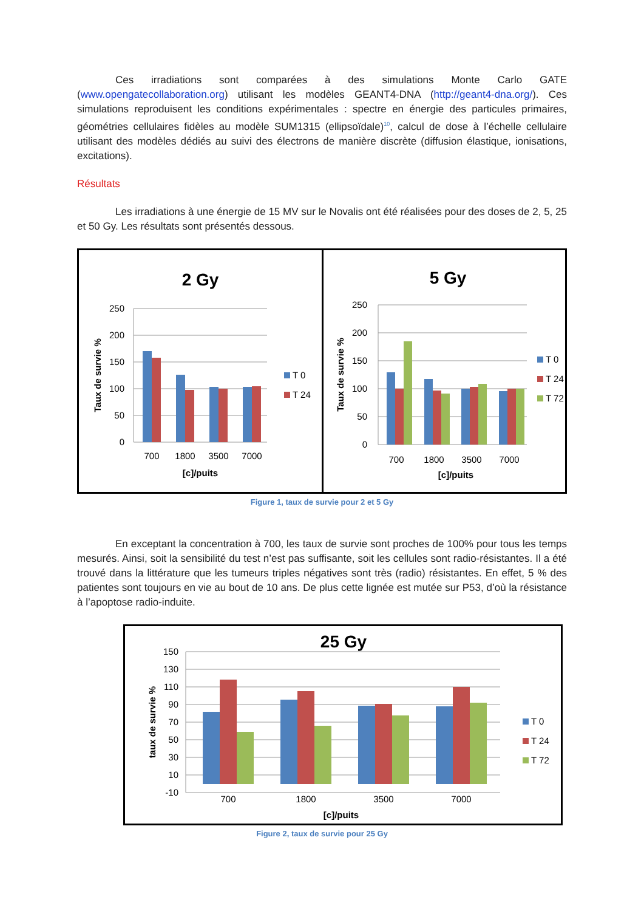Ces irradiations sont comparées à des simulations Monte Carlo GATE (www.opengatecollaboration.org) utilisant les modèles GEANT4-DNA (http://geant4-dna.org/). Ces simulations reproduisent les conditions expérimentales : spectre en énergie des particules primaires, géométries cellulaires fidèles au modèle SUM1315 (ellipsoïdale)<sup>10</sup>, calcul de dose à l’échelle cellulaire utilisant des modèles dédiés au suivi des électrons de manière discrète (diffusion élastique, ionisations, excitations).
Résultats
Les irradiations à une énergie de 15 MV sur le Novalis ont été réalisées pour des doses de 2, 5, 25 et 50 Gy. Les résultats sont présentés dessous.
2 Gy
250
200
150
100
50
0
700
1800
3500
7000
[c]/puits
Taux de survie %
T 0
T 24
5 Gy
250
200
150
100
50
0
700
1800
3500
7000
[c]/puits
Taux de survie %
T 0
T 24
T 72
Figure 1, taux de survie pour 2 et 5 Gy
En exceptant la concentration à 700, les taux de survie sont proches de 100% pour tous les temps mesurés. Ainsi, soit la sensibilité du test n’est pas suffisante, soit les cellules sont radio-résistantes. Il a été trouvé dans la littérature que les tumeurs triples négatives sont très (radio) résistantes. En effet, 5 % des patientes sont toujours en vie au bout de 10 ans. De plus cette lignée est mutée sur P53, d’où la résistance à l’apoptose radio-induite.
25 Gy
150
130
110
90
70
50
30
10
-10
700
1800
3500
7000
[c]/puits
taux de survie %
T 0
T 24
T 72
Figure 2, taux de survie pour 25 Gy